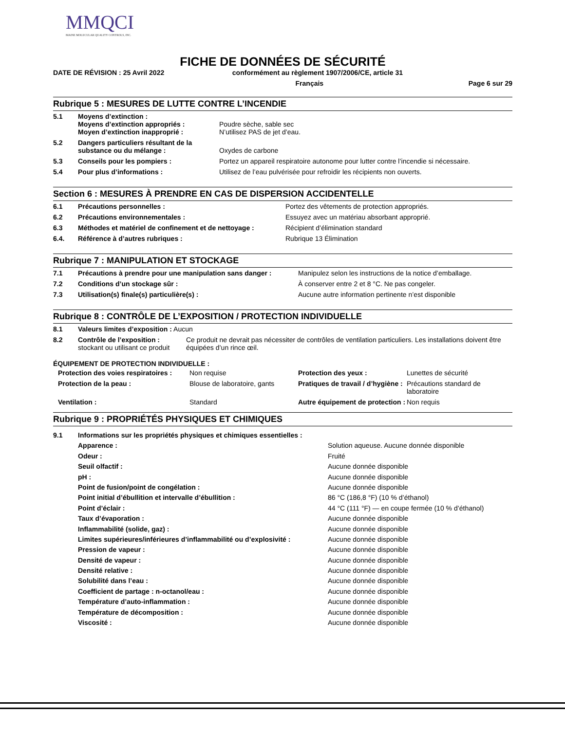MMQCI
MAINE MOLECULAR QUALITY CONTROLS, INC.
FICHE DE DONNÉES DE SÉCURITÉ
DATE DE RÉVISION : 25 Avril 2022 conformément au règlement 1907/2006/CE, article 31
Français Page 6 sur 29
Rubrique 5 : MESURES DE LUTTE CONTRE L’INCENDIE
| 5.1 | Moyens d’extinction : Moyens d’extinction appropriés : Moyen d’extinction inapproprié : | Poudre sèche, sable sec N’utilisez PAS de jet d’eau. |
| 5.2 | Dangers particuliers résultant de la substance ou du mélange : | Oxydes de carbone |
| 5.3 | Conseils pour les pompiers : | Portez un appareil respiratoire autonome pour lutter contre l’incendie si nécessaire. |
| 5.4 | Pour plus d’informations : | Utilisez de l’eau pulvérisée pour refroidir les récipients non ouverts. |
Section 6 : MESURES À PRENDRE EN CAS DE DISPERSION ACCIDENTELLE
| 6.1 | Précautions personnelles : | Portez des vêtements de protection appropriés. |
| 6.2 | Précautions environnementales : | Essuyez avec un matériau absorbant approprié. |
| 6.3 | Méthodes et matériel de confinement et de nettoyage : | Récipient d’élimination standard |
| 6.4. | Référence à d’autres rubriques : | Rubrique 13 Élimination |
Rubrique 7 : MANIPULATION ET STOCKAGE
| 7.1 | Précautions à prendre pour une manipulation sans danger : | Manipulez selon les instructions de la notice d’emballage. |
| 7.2 | Conditions d’un stockage sûr : | À conserver entre 2 et 8 °C. Ne pas congeler. |
| 7.3 | Utilisation(s) finale(s) particulière(s) : | Aucune autre information pertinente n’est disponible |
Rubrique 8 : CONTRÔLE DE L’EXPOSITION / PROTECTION INDIVIDUELLE
| 8.1 | Valeurs limites d’exposition : Aucun | |
| 8.2 | Contrôle de l’exposition : stockant ou utilisant ce produit | Ce produit ne devrait pas nécessiter de contrôles de ventilation particuliers. Les installations doivent être équipées d’un rince œil. |
ÉQUIPEMENT DE PROTECTION INDIVIDUELLE :
| Protection des voies respiratoires : | Non requise | Protection des yeux : | Lunettes de sécurité |
| Protection de la peau : | Blouse de laboratoire, gants | Pratiques de travail / d’hygiène : | Précautions standard de laboratoire |
| Ventilation : | Standard | Autre équipement de protection : | Non requis |
Rubrique 9 : PROPRIÉTÉS PHYSIQUES ET CHIMIQUES
| 9.1 | Informations sur les propriétés physiques et chimiques essentielles : | |
| | Apparence : | Solution aqueuse. Aucune donnée disponible |
| | Odeur : | Fruité |
| | Seuil olfactif : | Aucune donnée disponible |
| | pH : | Aucune donnée disponible |
| | Point de fusion/point de congélation : | Aucune donnée disponible |
| | Point initial d’ébullition et intervalle d’ébullition : | 86 °C (186,8 °F) (10 % d’éthanol) |
| | Point d’éclair : | 44 °C (111 °F) — en coupe fermée (10 % d’éthanol) |
| | Taux d’évaporation : | Aucune donnée disponible |
| | Inflammabilité (solide, gaz) : | Aucune donnée disponible |
| | Limites supérieures/inférieures d’inflammabilité ou d’explosivité : | Aucune donnée disponible |
| | Pression de vapeur : | Aucune donnée disponible |
| | Densité de vapeur : | Aucune donnée disponible |
| | Densité relative : | Aucune donnée disponible |
| | Solubilité dans l’eau : | Aucune donnée disponible |
| | Coefficient de partage : n-octanol/eau : | Aucune donnée disponible |
| | Température d’auto-inflammation : | Aucune donnée disponible |
| | Température de décomposition : | Aucune donnée disponible |
| | Viscosité : | Aucune donnée disponible |